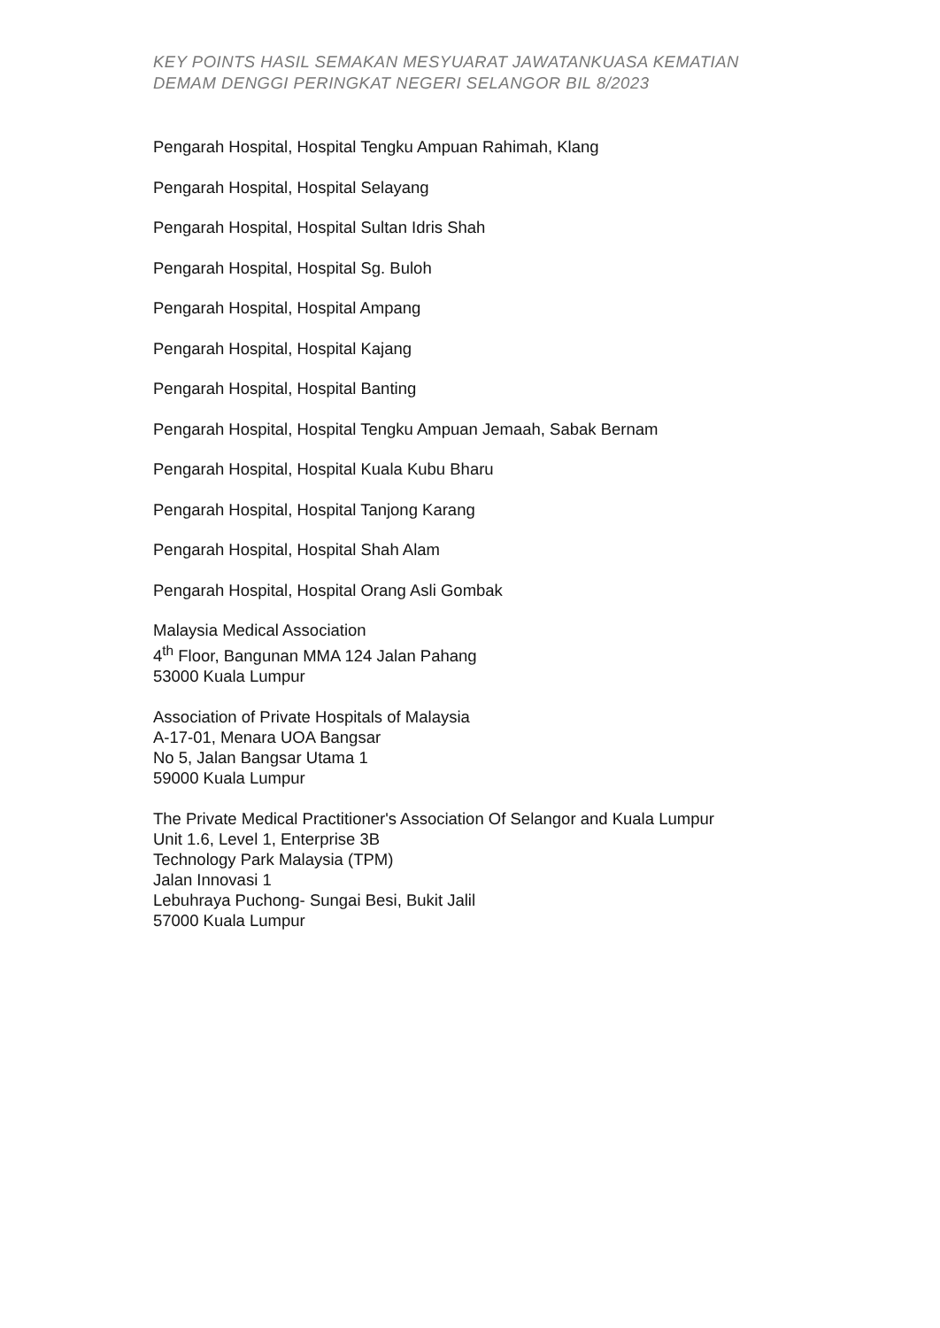KEY POINTS HASIL SEMAKAN MESYUARAT JAWATANKUASA KEMATIAN
DEMAM DENGGI PERINGKAT NEGERI SELANGOR BIL 8/2023
Pengarah Hospital, Hospital Tengku Ampuan Rahimah, Klang
Pengarah Hospital, Hospital Selayang
Pengarah Hospital, Hospital Sultan Idris Shah
Pengarah Hospital, Hospital Sg. Buloh
Pengarah Hospital, Hospital Ampang
Pengarah Hospital, Hospital Kajang
Pengarah Hospital, Hospital Banting
Pengarah Hospital, Hospital Tengku Ampuan Jemaah, Sabak Bernam
Pengarah Hospital, Hospital Kuala Kubu Bharu
Pengarah Hospital, Hospital Tanjong Karang
Pengarah Hospital, Hospital Shah Alam
Pengarah Hospital, Hospital Orang Asli Gombak
Malaysia Medical Association
4<sup>th</sup> Floor, Bangunan MMA 124 Jalan Pahang
53000 Kuala Lumpur
Association of Private Hospitals of Malaysia
A-17-01, Menara UOA Bangsar
No 5, Jalan Bangsar Utama 1
59000 Kuala Lumpur
The Private Medical Practitioner's Association Of Selangor and Kuala Lumpur
Unit 1.6, Level 1, Enterprise 3B
Technology Park Malaysia (TPM)
Jalan Innovasi 1
Lebuhraya Puchong- Sungai Besi, Bukit Jalil
57000 Kuala Lumpur